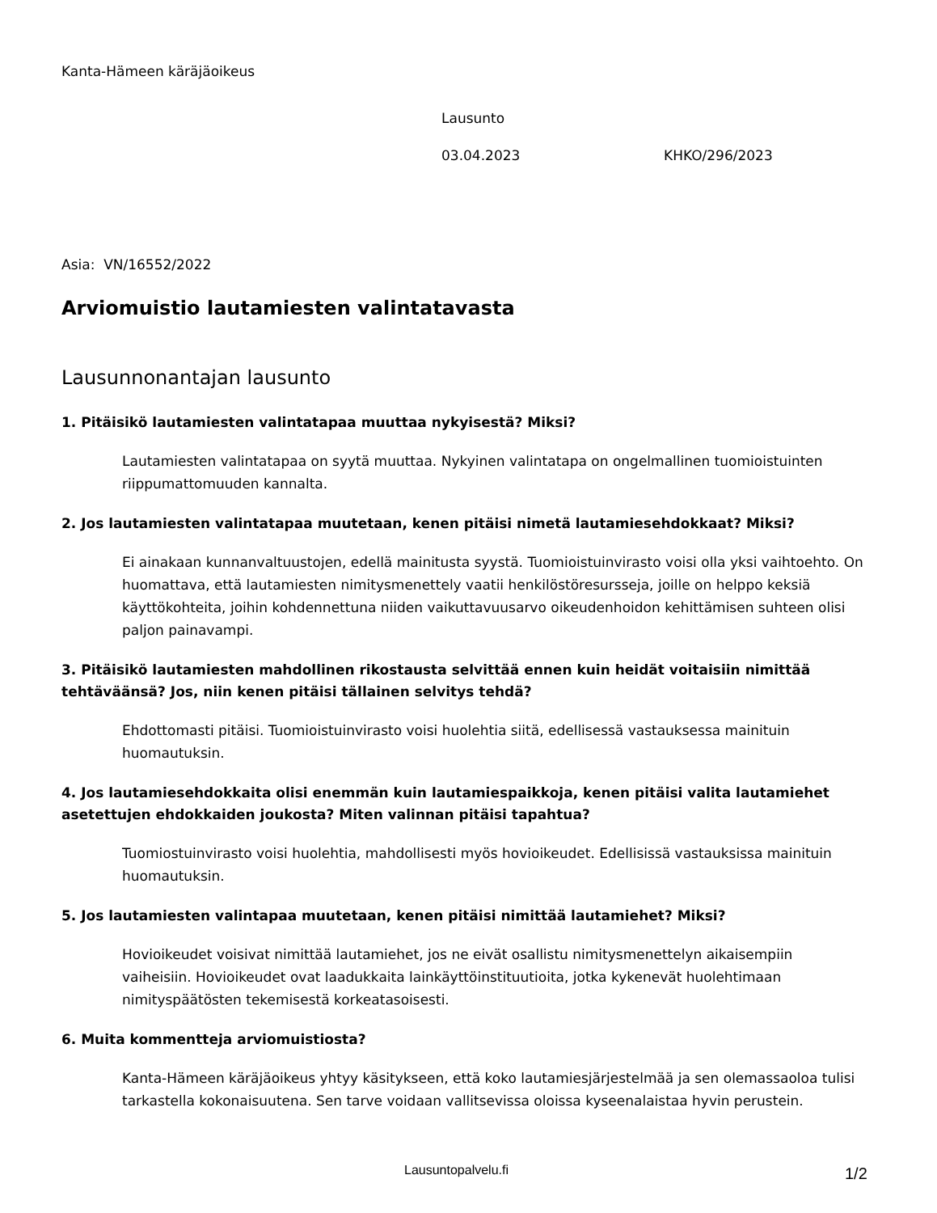Kanta-Hämeen käräjäoikeus
Lausunto
03.04.2023 KHKO/296/2023
Asia: VN/16552/2022
Arviomuistio lautamiesten valintatavasta
Lausunnonantajan lausunto
1. Pitäisikö lautamiesten valintatapaa muuttaa nykyisestä? Miksi?
Lautamiesten valintatapaa on syytä muuttaa. Nykyinen valintatapa on ongelmallinen tuomioistuinten riippumattomuuden kannalta.
2. Jos lautamiesten valintatapaa muutetaan, kenen pitäisi nimetä lautamiesehdokkaat? Miksi?
Ei ainakaan kunnanvaltuustojen, edellä mainitusta syystä. Tuomioistuinvirasto voisi olla yksi vaihtoehto. On huomattava, että lautamiesten nimitysmenettely vaatii henkilöstöresursseja, joille on helppo keksiä käyttökohteita, joihin kohdennettuna niiden vaikuttavuusarvo oikeudenhoidon kehittämisen suhteen olisi paljon painavampi.
3. Pitäisikö lautamiesten mahdollinen rikostausta selvittää ennen kuin heidät voitaisiin nimittää tehtäväänsä? Jos, niin kenen pitäisi tällainen selvitys tehdä?
Ehdottomasti pitäisi. Tuomioistuinvirasto voisi huolehtia siitä, edellisessä vastauksessa mainituin huomautuksin.
4. Jos lautamiesehdokkaita olisi enemmän kuin lautamiespaikkoja, kenen pitäisi valita lautamiehet asetettujen ehdokkaiden joukosta? Miten valinnan pitäisi tapahtua?
Tuomiostuinvirasto voisi huolehtia, mahdollisesti myös hovioikeudet. Edellisissä vastauksissa mainituin huomautuksin.
5. Jos lautamiesten valintapaa muutetaan, kenen pitäisi nimittää lautamiehet? Miksi?
Hovioikeudet voisivat nimittää lautamiehet, jos ne eivät osallistu nimitysmenettelyn aikaisempiin vaiheisiin. Hovioikeudet ovat laadukkaita lainkäyttöinstituutioita, jotka kykenevät huolehtimaan nimityspäätösten tekemisestä korkeatasoisesti.
6. Muita kommentteja arviomuistiosta?
Kanta-Hämeen käräjäoikeus yhtyy käsitykseen, että koko lautamiesjärjestelmää ja sen olemassaoloa tulisi tarkastella kokonaisuutena. Sen tarve voidaan vallitsevissa oloissa kyseenalaistaa hyvin perustein.
Lausuntopalvelu.fi 1/2